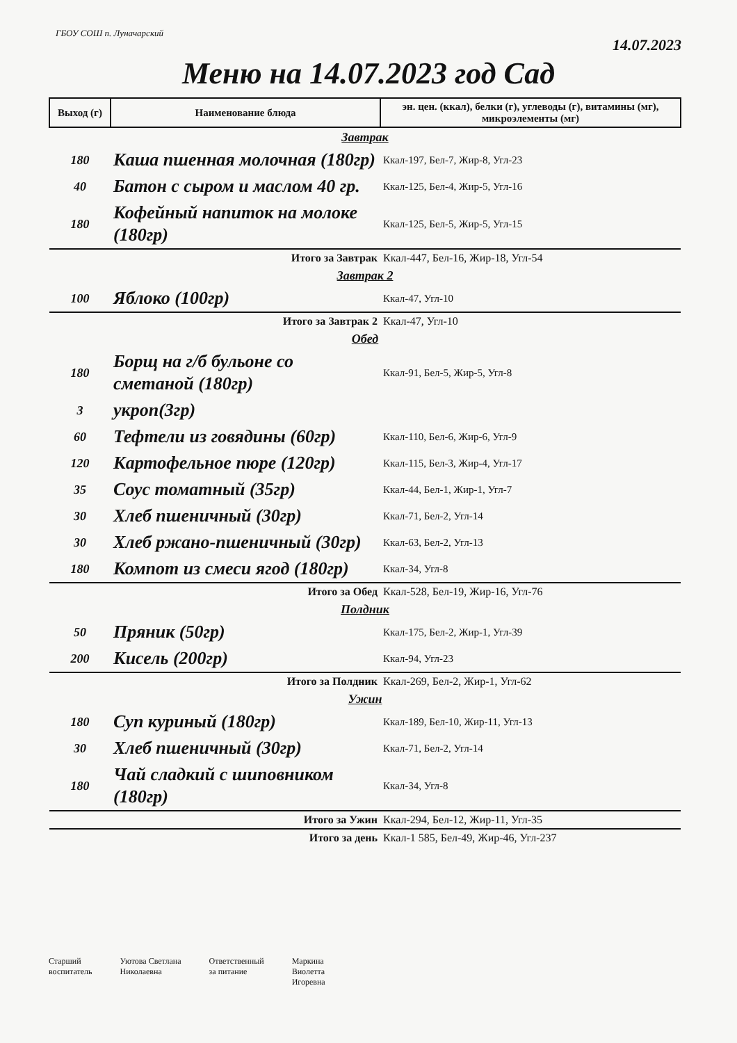ГБОУ СОШ п. Луначарский
14.07.2023
Меню на 14.07.2023 год Сад
| Выход (г) | Наименование блюда | эн. цен. (ккал), белки (г), углеводы (г), витамины (мг), микроэлементы (мг) |
| --- | --- | --- |
| Завтрак | | |
| 180 | Каша пшенная молочная (180гр) | Ккал-197, Бел-7, Жир-8, Угл-23 |
| 40 | Батон с сыром и маслом 40 гр. | Ккал-125, Бел-4, Жир-5, Угл-16 |
| 180 | Кофейный напиток на молоке (180гр) | Ккал-125, Бел-5, Жир-5, Угл-15 |
| Итого за Завтрак | | Ккал-447, Бел-16, Жир-18, Угл-54 |
| Завтрак 2 | | |
| 100 | Яблоко (100гр) | Ккал-47, Угл-10 |
| Итого за Завтрак 2 | | Ккал-47, Угл-10 |
| Обед | | |
| 180 | Борщ на г/б бульоне со сметаной (180гр) | Ккал-91, Бел-5, Жир-5, Угл-8 |
| 3 | укроп(3гр) | |
| 60 | Тефтели из говядины (60гр) | Ккал-110, Бел-6, Жир-6, Угл-9 |
| 120 | Картофельное пюре (120гр) | Ккал-115, Бел-3, Жир-4, Угл-17 |
| 35 | Соус томатный (35гр) | Ккал-44, Бел-1, Жир-1, Угл-7 |
| 30 | Хлеб пшеничный (30гр) | Ккал-71, Бел-2, Угл-14 |
| 30 | Хлеб ржано-пшеничный (30гр) | Ккал-63, Бел-2, Угл-13 |
| 180 | Компот из смеси ягод (180гр) | Ккал-34, Угл-8 |
| Итого за Обед | | Ккал-528, Бел-19, Жир-16, Угл-76 |
| Полдник | | |
| 50 | Пряник (50гр) | Ккал-175, Бел-2, Жир-1, Угл-39 |
| 200 | Кисель (200гр) | Ккал-94, Угл-23 |
| Итого за Полдник | | Ккал-269, Бел-2, Жир-1, Угл-62 |
| Ужин | | |
| 180 | Суп куриный (180гр) | Ккал-189, Бел-10, Жир-11, Угл-13 |
| 30 | Хлеб пшеничный (30гр) | Ккал-71, Бел-2, Угл-14 |
| 180 | Чай сладкий с шиповником (180гр) | Ккал-34, Угл-8 |
| Итого за Ужин | | Ккал-294, Бел-12, Жир-11, Угл-35 |
| Итого за день | | Ккал-1 585, Бел-49, Жир-46, Угл-237 |
Старший
воспитатель
Уютова Светлана
Николаевна
Ответственный
за питание
Маркина
Виолетта
Игоревна